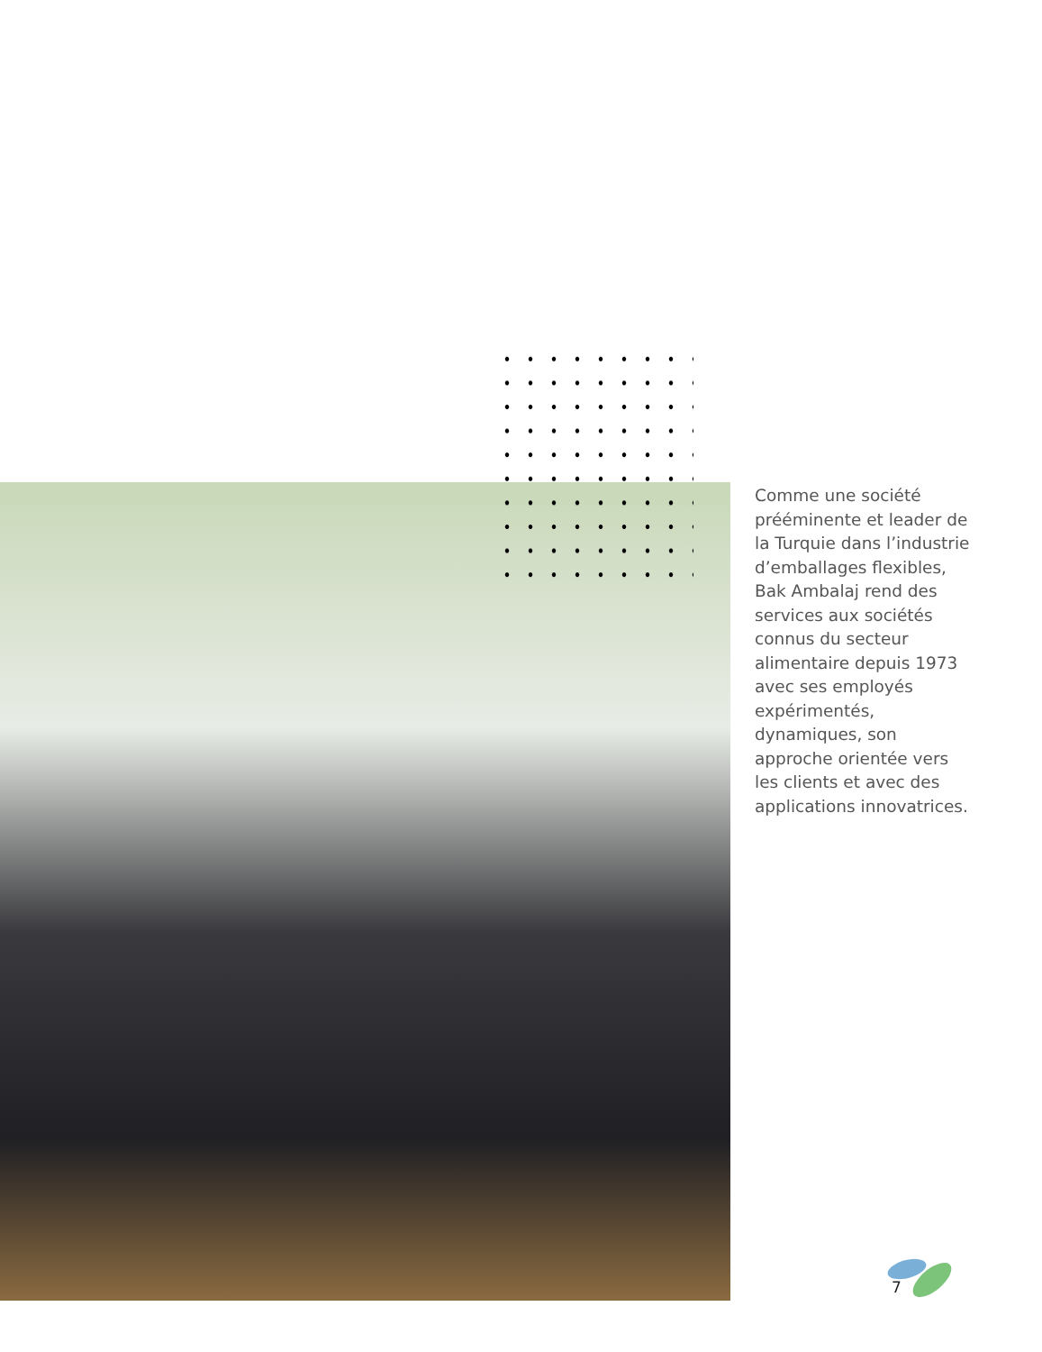Comme une société prééminente et leader de la Turquie dans l’industrie d’emballages flexibles, Bak Ambalaj rend des services aux sociétés connus du secteur alimentaire depuis 1973 avec ses employés expérimentés, dynamiques, son approche orientée vers les clients et avec des applications innovatrices.
7